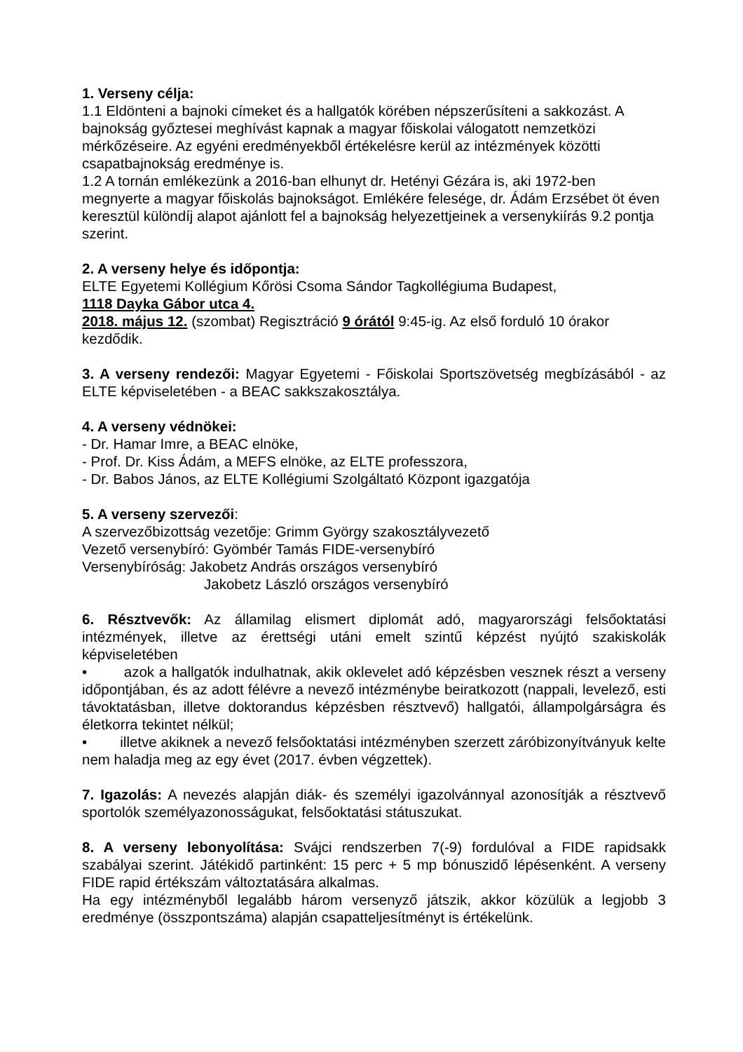1. Verseny célja:
1.1 Eldönteni a bajnoki címeket és a hallgatók körében népszerűsíteni a sakkozást. A bajnokság győztesei meghívást kapnak a magyar főiskolai válogatott nemzetközi mérkőzéseire. Az egyéni eredményekből értékelésre kerül az intézmények közötti csapatbajnokság eredménye is.
1.2 A tornán emlékezünk a 2016-ban elhunyt dr. Hetényi Gézára is, aki 1972-ben megnyerte a magyar főiskolás bajnokságot. Emlékére felesége, dr. Ádám Erzsébet öt éven keresztül különdíj alapot ajánlott fel a bajnokság helyezettjeinek a versenykiírás 9.2 pontja szerint.
2. A verseny helye és időpontja:
ELTE Egyetemi Kollégium Kőrösi Csoma Sándor Tagkollégiuma Budapest,
1118 Dayka Gábor utca 4.
2018. május 12. (szombat) Regisztráció 9 órától 9:45-ig. Az első forduló 10 órakor kezdődik.
3. A verseny rendezői: Magyar Egyetemi - Főiskolai Sportszövetség megbízásából - az ELTE képviseletében - a BEAC sakkszakosztálya.
4. A verseny védnökei:
- Dr. Hamar Imre, a BEAC elnöke,
- Prof. Dr. Kiss Ádám, a MEFS elnöke, az ELTE professzora,
- Dr. Babos János, az ELTE Kollégiumi Szolgáltató Központ igazgatója
5. A verseny szervezői:
A szervezőbizottság vezetője: Grimm György szakosztályvezető
Vezető versenybíró: Gyömbér Tamás FIDE-versenybíró
Versenybíróság: Jakobetz András országos versenybíró
Jakobetz László országos versenybíró
6. Résztvevők: Az államilag elismert diplomát adó, magyarországi felsőoktatási intézmények, illetve az érettségi utáni emelt szintű képzést nyújtó szakiskolák képviseletében
• azok a hallgatók indulhatnak, akik oklevelet adó képzésben vesznek részt a verseny időpontjában, és az adott félévre a nevező intézménybe beiratkozott (nappali, levelező, esti távoktatásban, illetve doktorandus képzésben résztvevő) hallgatói, állampolgárságra és életkorra tekintet nélkül;
• illetve akiknek a nevező felsőoktatási intézményben szerzett záróbizonyítványuk kelte nem haladja meg az egy évet (2017. évben végzettek).
7. Igazolás: A nevezés alapján diák- és személyi igazolvánnyal azonosítják a résztvevő sportolók személyazonosságukat, felsőoktatási státuszukat.
8. A verseny lebonyolítása: Svájci rendszerben 7(-9) fordulóval a FIDE rapidsakk szabályai szerint. Játékidő partinként: 15 perc + 5 mp bónuszidő lépésenként. A verseny FIDE rapid értékszám változtatására alkalmas.
Ha egy intézményből legalább három versenyző játszik, akkor közülük a legjobb 3 eredménye (összpontszáma) alapján csapatteljesítményt is értékelünk.